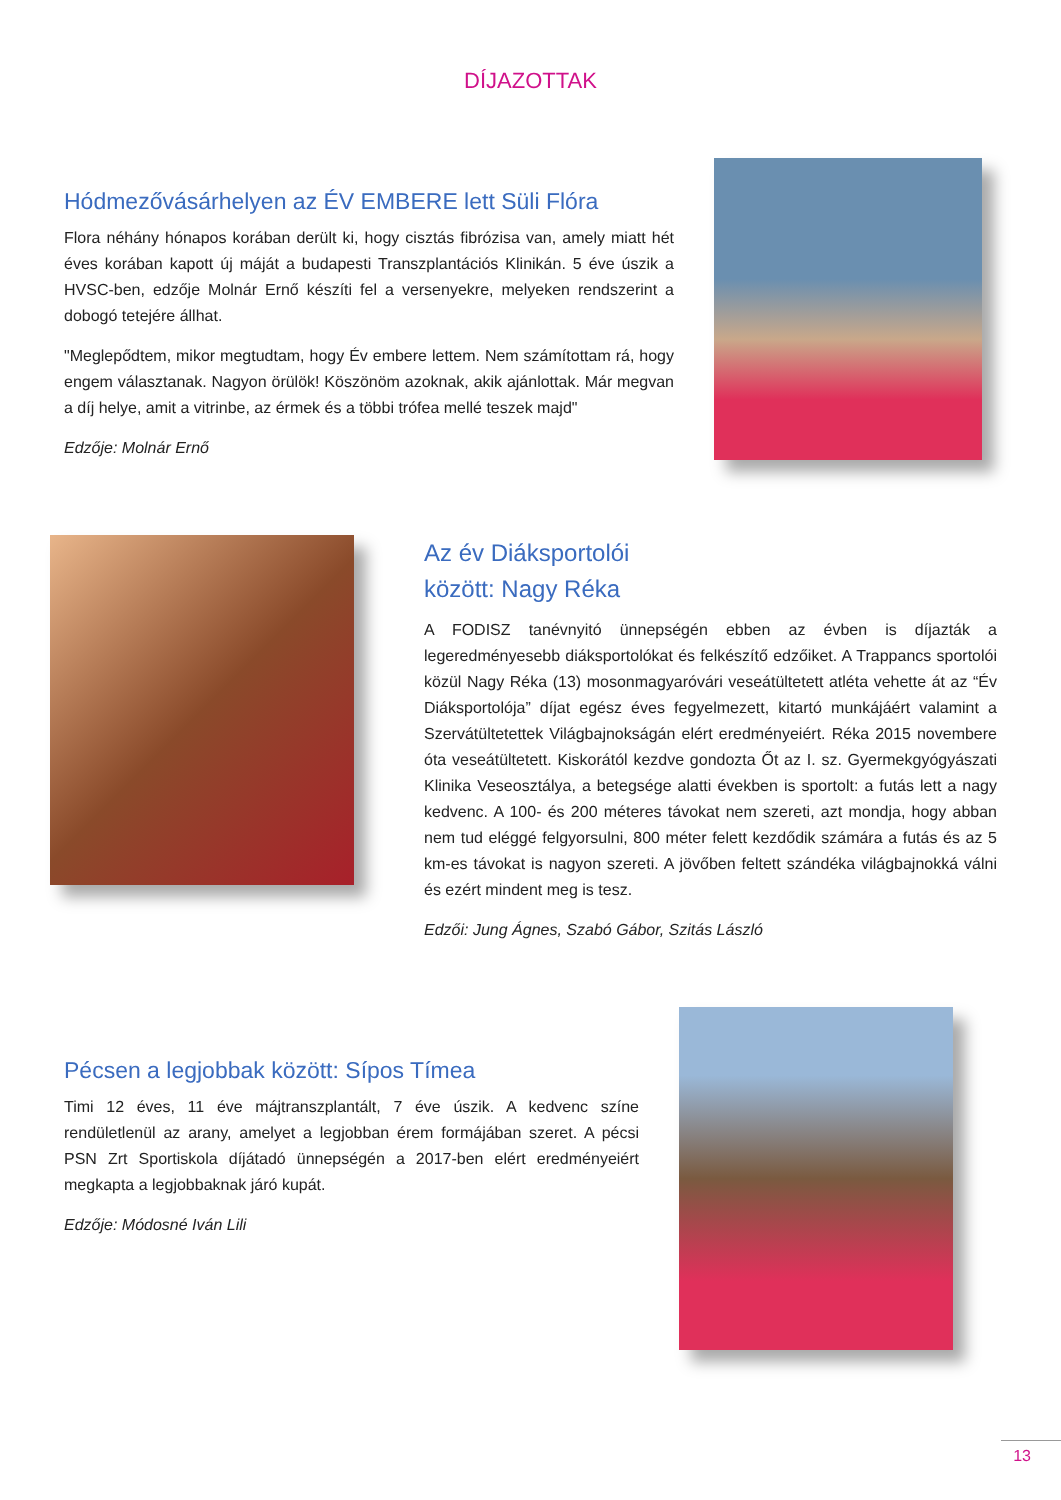DÍJAZOTTAK
Hódmezővásárhelyen az ÉV EMBERE lett Süli Flóra
Flora néhány hónapos korában derült ki, hogy cisztás fibrózisa van, amely miatt hét éves korában kapott új máját a budapesti Transzplantációs Klinikán. 5 éve úszik a HVSC-ben, edzője Molnár Ernő készíti fel a versenyekre, melyeken rendszerint a dobogó tetejére állhat.
"Meglepődtem, mikor megtudtam, hogy Év embere lettem. Nem számítottam rá, hogy engem választanak. Nagyon örülök! Köszönöm azoknak, akik ajánlottak. Már megvan a díj helye, amit a vitrinbe, az érmek és a többi trófea mellé teszek majd"
Edzője: Molnár Ernő
Az év Diáksportolói
között: Nagy Réka
A FODISZ tanévnyitó ünnepségén ebben az évben is díjazták a legeredményesebb diáksportolókat és felkészítő edzőiket. A Trappancs sportolói közül Nagy Réka (13) mosonmagyaróvári veseátültetett atléta vehette át az “Év Diáksportolója” díjat egész éves fegyelmezett, kitartó munkájáért valamint a Szervátültetettek Világbajnokságán elért eredményeiért. Réka 2015 novembere óta veseátültetett. Kiskorától kezdve gondozta Őt az I. sz. Gyermekgyógyászati Klinika Veseosztálya, a betegsége alatti években is sportolt: a futás lett a nagy kedvenc. A 100- és 200 méteres távokat nem szereti, azt mondja, hogy abban nem tud eléggé felgyorsulni, 800 méter felett kezdődik számára a futás és az 5 km-es távokat is nagyon szereti. A jövőben feltett szándéka világbajnokká válni és ezért mindent meg is tesz.
Edzői: Jung Ágnes, Szabó Gábor, Szitás László
Pécsen a legjobbak között: Sípos Tímea
Timi 12 éves, 11 éve májtranszplantált, 7 éve úszik. A kedvenc színe rendületlenül az arany, amelyet a legjobban érem formájában szeret. A pécsi PSN Zrt Sportiskola díjátadó ünnepségén a 2017-ben elért eredményeiért megkapta a legjobbaknak járó kupát.
Edzője: Módosné Iván Lili
13